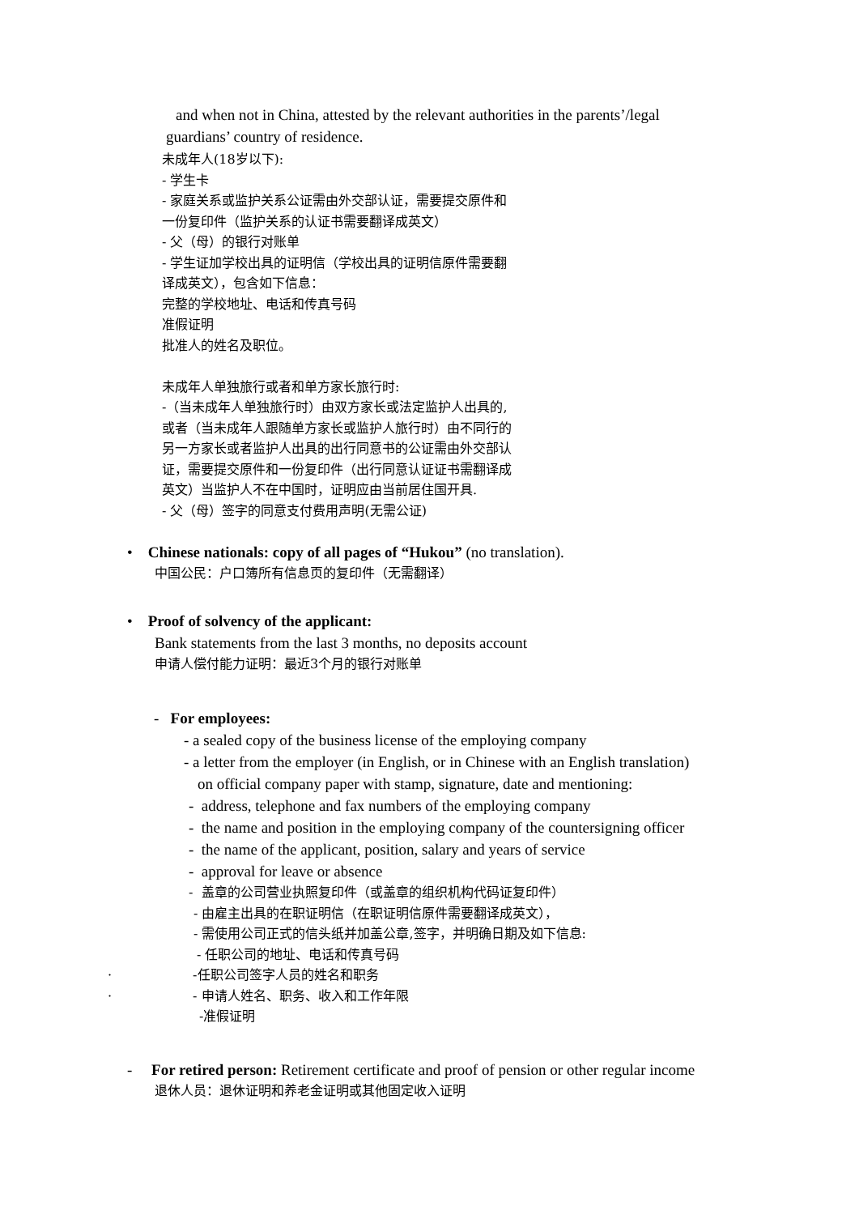and when not in China, attested by the relevant authorities in the parents’/legal
guardians’ country of residence.
未成年人(18岁以下):
- 学生卡
- 家庭关系或监护关系公证需由外交部认证，需要提交原件和
一份复印件（监护关系的认证书需要翻译成英文）
- 父（母）的银行对账单
- 学生证加学校出具的证明信（学校出具的证明信原件需要翻
译成英文），包含如下信息：
完整的学校地址、电话和传真号码
准假证明
批准人的姓名及职位。
未成年人单独旅行或者和单方家长旅行时:
-（当未成年人单独旅行时）由双方家长或法定监护人出具的,
或者（当未成年人跟随单方家长或监护人旅行时）由不同行的
另一方家长或者监护人出具的出行同意书的公证需由外交部认
证，需要提交原件和一份复印件（出行同意认证证书需翻译成
英文）当监护人不在中国时，证明应由当前居住国开具.
- 父（母）签字的同意支付费用声明(无需公证)
• Chinese nationals: copy of all pages of “Hukou” (no translation).
中国公民：户口簿所有信息页的复印件（无需翻译）
• Proof of solvency of the applicant:
Bank statements from the last 3 months, no deposits account
申请人偿付能力证明：最近3个月的银行对账单
- For employees:
- a sealed copy of the business license of the employing company
- a letter from the employer (in English, or in Chinese with an English translation)
on official company paper with stamp, signature, date and mentioning:
- address, telephone and fax numbers of the employing company
- the name and position in the employing company of the countersigning officer
- the name of the applicant, position, salary and years of service
- approval for leave or absence
- 盖章的公司营业执照复印件（或盖章的组织机构代码证复印件）
- 由雇主出具的在职证明信（在职证明信原件需要翻译成英文），
- 需使用公司正式的信头纸并加盖公章,签字，并明确日期及如下信息:
- 任职公司的地址、电话和传真号码
· -任职公司签字人员的姓名和职务
· - 申请人姓名、职务、收入和工作年限
-准假证明
- For retired person: Retirement certificate and proof of pension or other regular income
退休人员：退休证明和养老金证明或其他固定收入证明